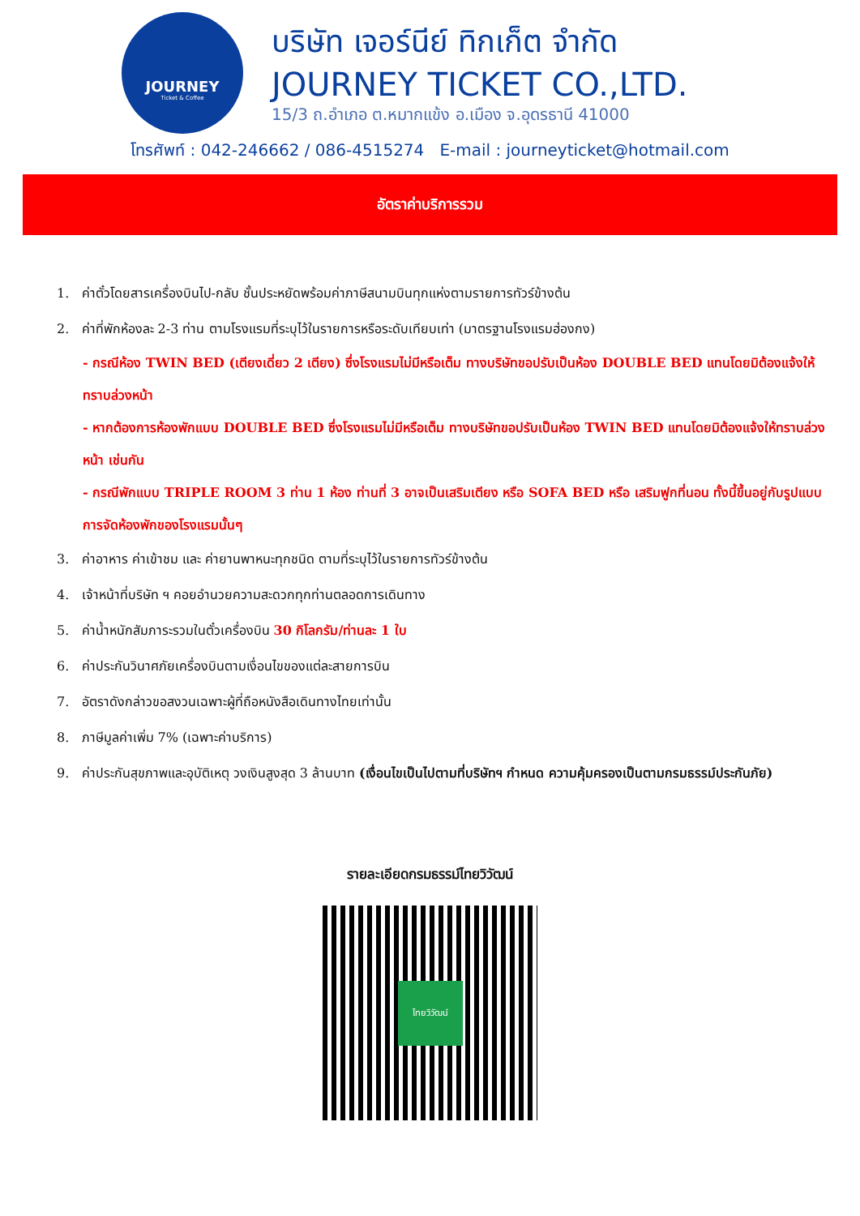JOURNEY
Ticket & Coffee
บริษัท เจอร์นีย์ ทิกเก็ต จำกัด
JOURNEY TICKET CO.,LTD.
15/3 ถ.อำเภอ ต.หมากแข้ง อ.เมือง จ.อุดรธานี 41000
โทรศัพท์ : 042-246662 / 086-4515274 E-mail : journeyticket@hotmail.com
อัตราค่าบริการรวม
1. ค่าตั๋วโดยสารเครื่องบินไป-กลับ ชั้นประหยัดพร้อมค่าภาษีสนามบินทุกแห่งตามรายการทัวร์ข้างต้น
2. ค่าที่พักห้องละ 2-3 ท่าน ตามโรงแรมที่ระบุไว้ในรายการหรือระดับเทียบเท่า (มาตรฐานโรงแรมฮ่องกง)
- กรณีห้อง TWIN BED (เตียงเดี่ยว 2 เตียง) ซึ่งโรงแรมไม่มีหรือเต็ม ทางบริษัทขอปรับเป็นห้อง DOUBLE BED แทนโดยมิต้องแจ้งให้ทราบล่วงหน้า
- หากต้องการห้องพักแบบ DOUBLE BED ซึ่งโรงแรมไม่มีหรือเต็ม ทางบริษัทขอปรับเป็นห้อง TWIN BED แทนโดยมิต้องแจ้งให้ทราบล่วงหน้า เช่นกัน
- กรณีพักแบบ TRIPLE ROOM 3 ท่าน 1 ห้อง ท่านที่ 3 อาจเป็นเสริมเตียง หรือ SOFA BED หรือ เสริมฟูกที่นอน ทั้งนี้ขึ้นอยู่กับรูปแบบการจัดห้องพักของโรงแรมนั้นๆ
3. ค่าอาหาร ค่าเข้าชม และ ค่ายานพาหนะทุกชนิด ตามที่ระบุไว้ในรายการทัวร์ข้างต้น
4. เจ้าหน้าที่บริษัท ฯ คอยอำนวยความสะดวกทุกท่านตลอดการเดินทาง
5. ค่าน้ำหนักสัมภาระรวมในตั๋วเครื่องบิน 30 กิโลกรัม/ท่านละ 1 ใบ
6. ค่าประกันวินาศภัยเครื่องบินตามเงื่อนไขของแต่ละสายการบิน
7. อัตราดังกล่าวขอสงวนเฉพาะผู้ที่ถือหนังสือเดินทางไทยเท่านั้น
8. ภาษีมูลค่าเพิ่ม 7% (เฉพาะค่าบริการ)
9. ค่าประกันสุขภาพและอุบัติเหตุ วงเงินสูงสุด 3 ล้านบาท (เงื่อนไขเป็นไปตามที่บริษัทฯ กำหนด ความคุ้มครองเป็นตามกรมธรรม์ประกันภัย)
รายละเอียดกรมธรรม์ไทยวิวัฒน์
ไทยวิวัฒน์